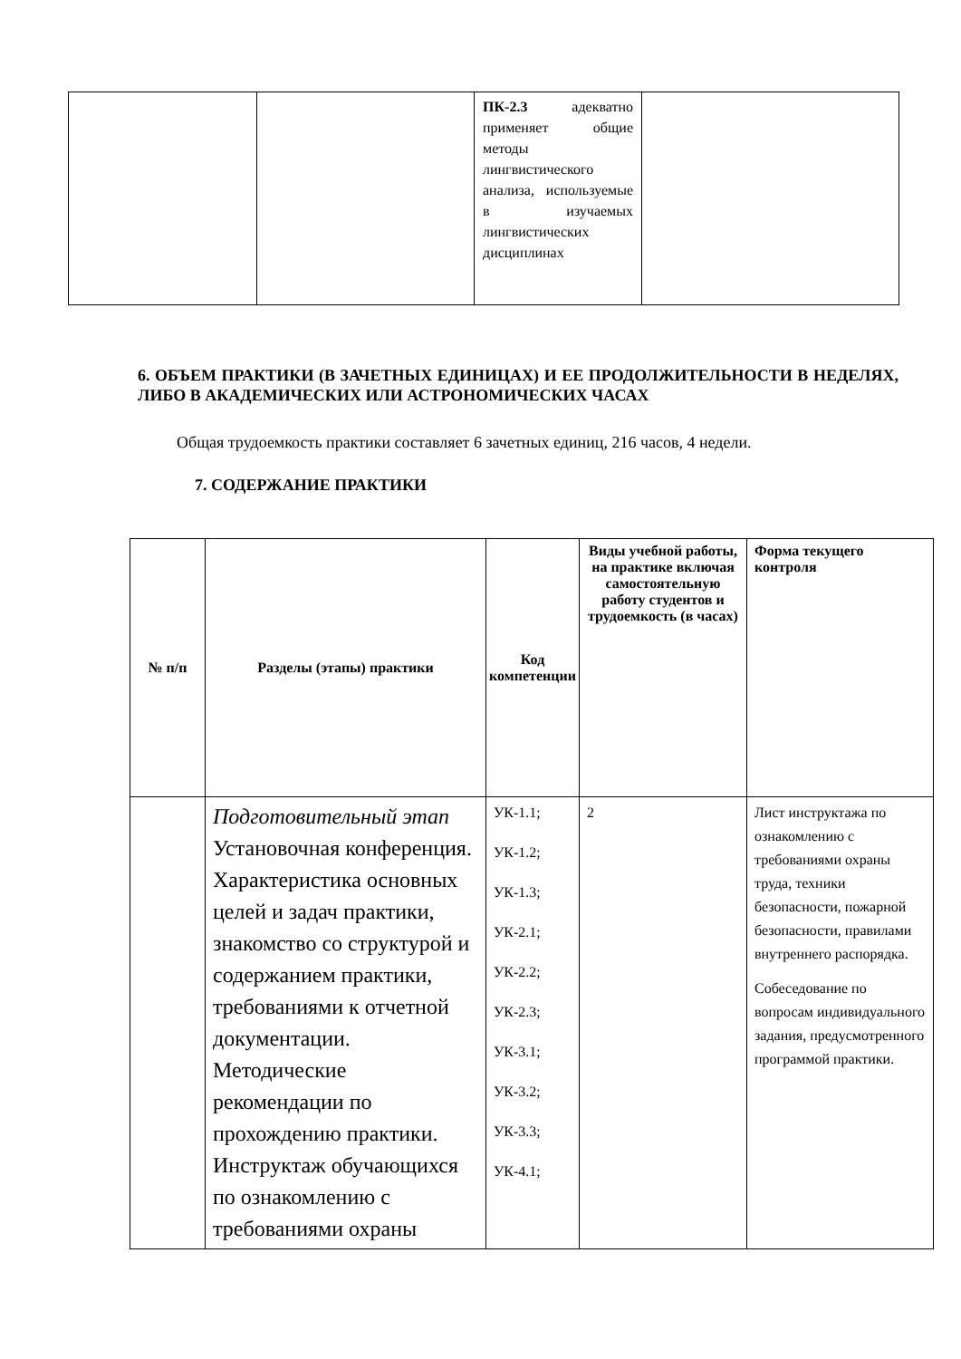| | | ПК-2.3 адекватно применяет общие методы лингвистического анализа, используемые в изучаемых лингвистических дисциплинах | |
6. ОБЪЕМ ПРАКТИКИ (В ЗАЧЕТНЫХ ЕДИНИЦАХ) И ЕЕ ПРОДОЛЖИТЕЛЬНОСТИ В НЕДЕЛЯХ, ЛИБО В АКАДЕМИЧЕСКИХ ИЛИ АСТРОНОМИЧЕСКИХ ЧАСАХ
Общая трудоемкость практики составляет 6 зачетных единиц, 216 часов, 4 недели.
7. СОДЕРЖАНИЕ ПРАКТИКИ
| № п/п | Разделы (этапы) практики | Код компетенции | Виды учебной работы, на практике включая самостоятельную работу студентов и трудоемкость (в часах) | Форма текущего контроля |
| --- | --- | --- | --- | --- |
| | Подготовительный этап Установочная конференция. Характеристика основных целей и задач практики, знакомство со структурой и содержанием практики, требованиями к отчетной документации. Методические рекомендации по прохождению практики. Инструктаж обучающихся по ознакомлению с требованиями охраны | УК-1.1; УК-1.2; УК-1.3; УК-2.1; УК-2.2; УК-2.3; УК-3.1; УК-3.2; УК-3.3; УК-4.1; | 2 | Лист инструктажа по ознакомлению с требованиями охраны труда, техники безопасности, пожарной безопасности, правилами внутреннего распорядка. Собеседование по вопросам индивидуального задания, предусмотренного программой практики. |